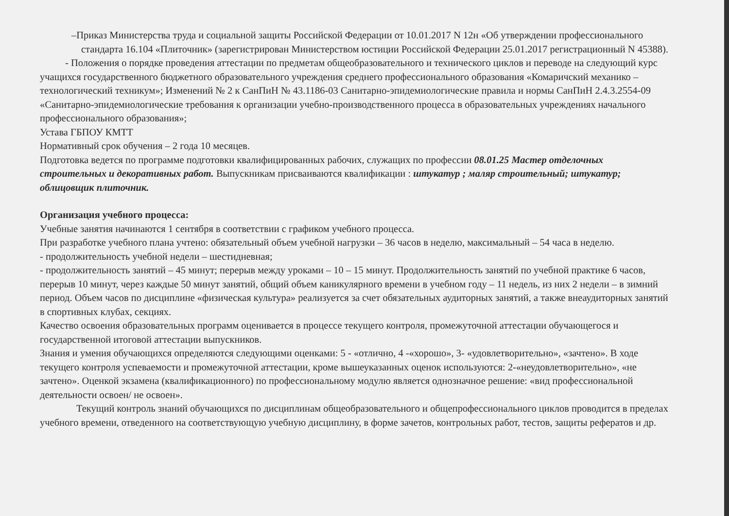–Приказ Министерства труда и социальной защиты Российской Федерации от 10.01.2017 N 12н «Об утверждении профессионального стандарта 16.104 «Плиточник» (зарегистрирован Министерством юстиции Российской Федерации 25.01.2017 регистрационный N 45388).
- Положения о порядке проведения аттестации по предметам общеобразовательного и технического циклов и переводе на следующий курс учащихся государственного бюджетного образовательного учреждения среднего профессионального образования «Комаричский механико – технологический техникум»; Изменений № 2 к СанПиН № 43.1186-03 Санитарно-эпидемиологические правила и нормы СанПиН 2.4.3.2554-09 «Санитарно-эпидемиологические требования к организации учебно-производственного процесса в образовательных учреждениях начального профессионального образования»;
Устава ГБПОУ КМТТ
Нормативный срок обучения – 2 года 10 месяцев.
Подготовка ведется по программе подготовки квалифицированных рабочих, служащих по профессии 08.01.25 Мастер отделочных строительных и декоративных работ. Выпускникам присваиваются квалификации : штукатур ; маляр строительный; штукатур; облицовщик плиточник.
Организация учебного процесса:
Учебные занятия начинаются 1 сентября в соответствии с графиком учебного процесса.
При разработке учебного плана учтено: обязательный объем учебной нагрузки – 36 часов в неделю, максимальный – 54 часа в неделю.
- продолжительность учебной недели – шестидневная;
- продолжительность занятий – 45 минут; перерыв между уроками – 10 – 15 минут. Продолжительность занятий по учебной практике 6 часов, перерыв 10 минут, через каждые 50 минут занятий, общий объем каникулярного времени в учебном году – 11 недель, из них 2 недели – в зимний период. Объем часов по дисциплине «физическая культура» реализуется за счет обязательных аудиторных занятий, а также внеаудиторных занятий в спортивных клубах, секциях.
Качество освоения образовательных программ оценивается в процессе текущего контроля, промежуточной аттестации обучающегося и государственной итоговой аттестации выпускников.
Знания и умения обучающихся определяются следующими оценками: 5 - «отлично, 4 -«хорошо», 3- «удовлетворительно», «зачтено». В ходе текущего контроля успеваемости и промежуточной аттестации, кроме вышеуказанных оценок используются: 2-«неудовлетворительно», «не зачтено». Оценкой экзамена (квалификационного) по профессиональному модулю является однозначное решение: «вид профессиональной деятельности освоен/ не освоен».
Текущий контроль знаний обучающихся по дисциплинам общеобразовательного и общепрофессионального циклов проводится в пределах учебного времени, отведенного на соответствующую учебную дисциплину, в форме зачетов, контрольных работ, тестов, защиты рефератов и др.